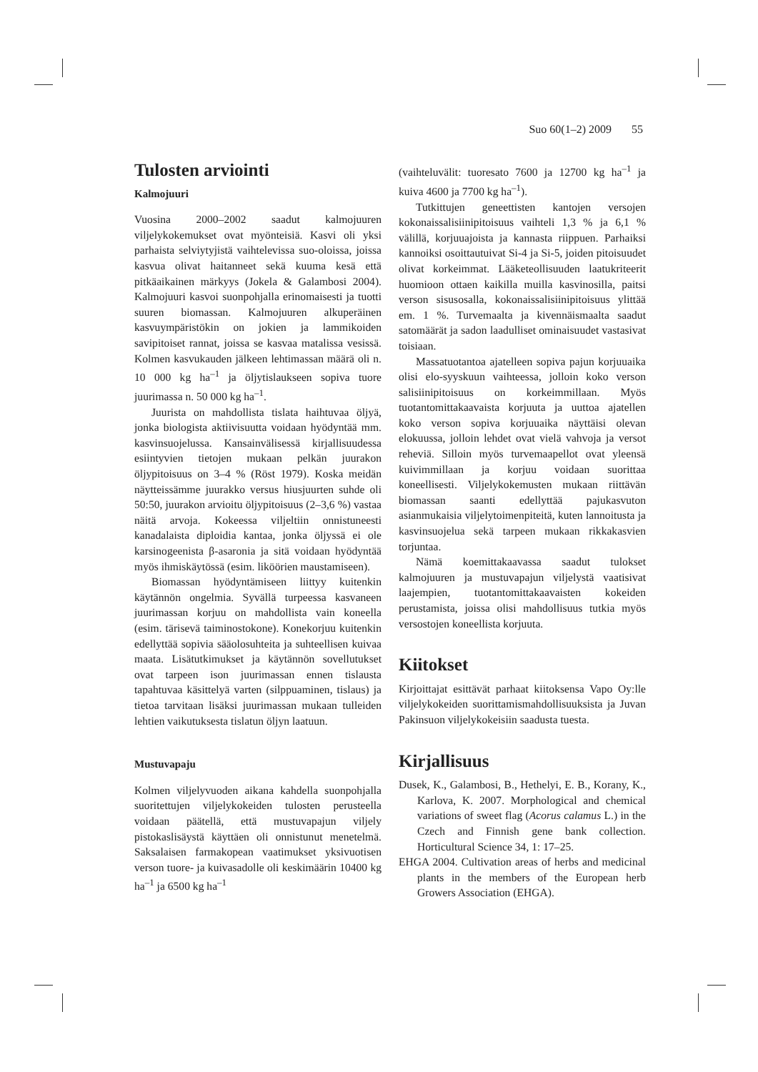Suo 60(1–2) 2009 55
Tulosten arviointi
Kalmojuuri
Vuosina 2000–2002 saadut kalmojuuren viljelykokemukset ovat myönteisiä. Kasvi oli yksi parhaista selviytyjistä vaihtelevissa suo-oloissa, joissa kasvua olivat haitanneet sekä kuuma kesä että pitkäaikainen märkyys (Jokela & Galambosi 2004). Kalmojuuri kasvoi suonpohjalla erinomaisesti ja tuotti suuren biomassan. Kalmojuuren alkuperäinen kasvuympäristökin on jokien ja lammikoiden savipitoiset rannat, joissa se kasvaa matalissa vesissä. Kolmen kasvukauden jälkeen lehtimassan määrä oli n. 10 000 kg ha<sup>–1</sup> ja öljytislaukseen sopiva tuore juurimassa n. 50 000 kg ha<sup>–1</sup>.
Juurista on mahdollista tislata haihtuvaa öljyä, jonka biologista aktiivisuutta voidaan hyödyntää mm. kasvinsuojelussa. Kansainvälisessä kirjallisuudessa esiintyvien tietojen mukaan pelkän juurakon öljypitoisuus on 3–4 % (Röst 1979). Koska meidän näytteissämme juurakko versus hiusjuurten suhde oli 50:50, juurakon arvioitu öljypitoisuus (2–3,6 %) vastaa näitä arvoja. Kokeessa viljeltiin onnistuneesti kanadalaista diploidia kantaa, jonka öljyssä ei ole karsinogeenista β-asaronia ja sitä voidaan hyödyntää myös ihmiskäytössä (esim. liköörien maustamiseen).
Biomassan hyödyntämiseen liittyy kuitenkin käytännön ongelmia. Syvällä turpeessa kasvaneen juurimassan korjuu on mahdollista vain koneella (esim. tärisevä taiminostokone). Konekorjuu kuitenkin edellyttää sopivia sääolosuhteita ja suhteellisen kuivaa maata. Lisätutkimukset ja käytännön sovellutukset ovat tarpeen ison juurimassan ennen tislausta tapahtuvaa käsittelyä varten (silppuaminen, tislaus) ja tietoa tarvitaan lisäksi juurimassan mukaan tulleiden lehtien vaikutuksesta tislatun öljyn laatuun.
Mustuvapaju
Kolmen viljelyvuoden aikana kahdella suonpohjalla suoritettujen viljelykokeiden tulosten perusteella voidaan päätellä, että mustuvapajun viljely pistokaslisäystä käyttäen oli onnistunut menetelmä. Saksalaisen farmakopean vaatimukset yksivuotisen verson tuore- ja kuivasadolle oli keskimäärin 10400 kg ha<sup>–1</sup> ja 6500 kg ha<sup>–1</sup>
(vaihteluvälit: tuoresato 7600 ja 12700 kg ha<sup>–1</sup> ja kuiva 4600 ja 7700 kg ha<sup>–1</sup>).
Tutkittujen geneettisten kantojen versojen kokonaissalisiinipitoisuus vaihteli 1,3 % ja 6,1 % välillä, korjuuajoista ja kannasta riippuen. Parhaiksi kannoiksi osoittautuivat Si-4 ja Si-5, joiden pitoisuudet olivat korkeimmat. Lääketeollisuuden laatukriteerit huomioon ottaen kaikilla muilla kasvinosilla, paitsi verson sisusosalla, kokonaissalisiinipitoisuus ylittää em. 1 %. Turvemaalta ja kivennäismaalta saadut satomäärät ja sadon laadulliset ominaisuudet vastasivat toisiaan.
Massatuotantoa ajatelleen sopiva pajun korjuuaika olisi elo-syyskuun vaihteessa, jolloin koko verson salisiinipitoisuus on korkeimmillaan. Myös tuotantomittakaavaista korjuuta ja uuttoa ajatellen koko verson sopiva korjuuaika näyttäisi olevan elokuussa, jolloin lehdet ovat vielä vahvoja ja versot reheviä. Silloin myös turvemaapellot ovat yleensä kuivimmillaan ja korjuu voidaan suorittaa koneellisesti. Viljelykokemusten mukaan riittävän biomassan saanti edellyttää pajukasvuton asianmukaisia viljelytoimenpiteitä, kuten lannoitusta ja kasvinsuojelua sekä tarpeen mukaan rikkakasvien torjuntaa.
Nämä koemittakaavassa saadut tulokset kalmojuuren ja mustuvapajun viljelystä vaatisivat laajempien, tuotantomittakaavaisten kokeiden perustamista, joissa olisi mahdollisuus tutkia myös versostojen koneellista korjuuta.
Kiitokset
Kirjoittajat esittävät parhaat kiitoksensa Vapo Oy:lle viljelykokeiden suorittamismahdollisuuksista ja Juvan Pakinsuon viljelykokeisiin saadusta tuesta.
Kirjallisuus
Dusek, K., Galambosi, B., Hethelyi, E. B., Korany, K., Karlova, K. 2007. Morphological and chemical variations of sweet flag (Acorus calamus L.) in the Czech and Finnish gene bank collection. Horticultural Science 34, 1: 17–25.
EHGA 2004. Cultivation areas of herbs and medicinal plants in the members of the European herb Growers Association (EHGA).